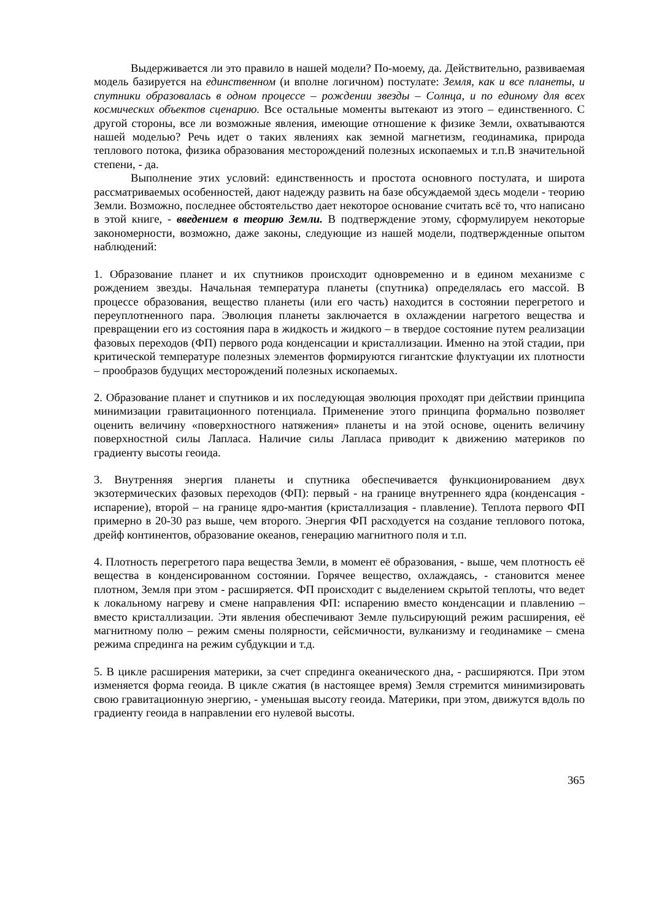Выдерживается ли это правило в нашей модели? По-моему, да. Действительно, развиваемая модель базируется на единственном (и вполне логичном) постулате: Земля, как и все планеты, и спутники образовалась в одном процессе – рождении звезды – Солнца, и по единому для всех космических объектов сценарию. Все остальные моменты вытекают из этого – единственного. С другой стороны, все ли возможные явления, имеющие отношение к физике Земли, охватываются нашей моделью? Речь идет о таких явлениях как земной магнетизм, геодинамика, природа теплового потока, физика образования месторождений полезных ископаемых и т.п.В значительной степени, - да.
Выполнение этих условий: единственность и простота основного постулата, и широта рассматриваемых особенностей, дают надежду развить на базе обсуждаемой здесь модели - теорию Земли. Возможно, последнее обстоятельство дает некоторое основание считать всё то, что написано в этой книге, - введением в теорию Земли. В подтверждение этому, сформулируем некоторые закономерности, возможно, даже законы, следующие из нашей модели, подтвержденные опытом наблюдений:
1. Образование планет и их спутников происходит одновременно и в едином механизме с рождением звезды. Начальная температура планеты (спутника) определялась его массой. В процессе образования, вещество планеты (или его часть) находится в состоянии перегретого и переуплотненного пара. Эволюция планеты заключается в охлаждении нагретого вещества и превращении его из состояния пара в жидкость и жидкого – в твердое состояние путем реализации фазовых переходов (ФП) первого рода конденсации и кристаллизации. Именно на этой стадии, при критической температуре полезных элементов формируются гигантские флуктуации их плотности – прообразов будущих месторождений полезных ископаемых.
2. Образование планет и спутников и их последующая эволюция проходят при действии принципа минимизации гравитационного потенциала. Применение этого принципа формально позволяет оценить величину «поверхностного натяжения» планеты и на этой основе, оценить величину поверхностной силы Лапласа. Наличие силы Лапласа приводит к движению материков по градиенту высоты геоида.
3. Внутренняя энергия планеты и спутника обеспечивается функционированием двух экзотермических фазовых переходов (ФП): первый - на границе внутреннего ядра (конденсация - испарение), второй – на границе ядро-мантия (кристаллизация - плавление). Теплота первого ФП примерно в 20-30 раз выше, чем второго. Энергия ФП расходуется на создание теплового потока, дрейф континентов, образование океанов, генерацию магнитного поля и т.п.
4. Плотность перегретого пара вещества Земли, в момент её образования, - выше, чем плотность её вещества в конденсированном состоянии. Горячее вещество, охлаждаясь, - становится менее плотном, Земля при этом - расширяется. ФП происходит с выделением скрытой теплоты, что ведет к локальному нагреву и смене направления ФП: испарению вместо конденсации и плавлению – вместо кристаллизации. Эти явления обеспечивают Земле пульсирующий режим расширения, её магнитному полю – режим смены полярности, сейсмичности, вулканизму и геодинамике – смена режима спрединга на режим субдукции и т.д.
5. В цикле расширения материки, за счет спрединга океанического дна, - расширяются. При этом изменяется форма геоида. В цикле сжатия (в настоящее время) Земля стремится минимизировать свою гравитационную энергию, - уменьшая высоту геоида. Материки, при этом, движутся вдоль по градиенту геоида в направлении его нулевой высоты.
365